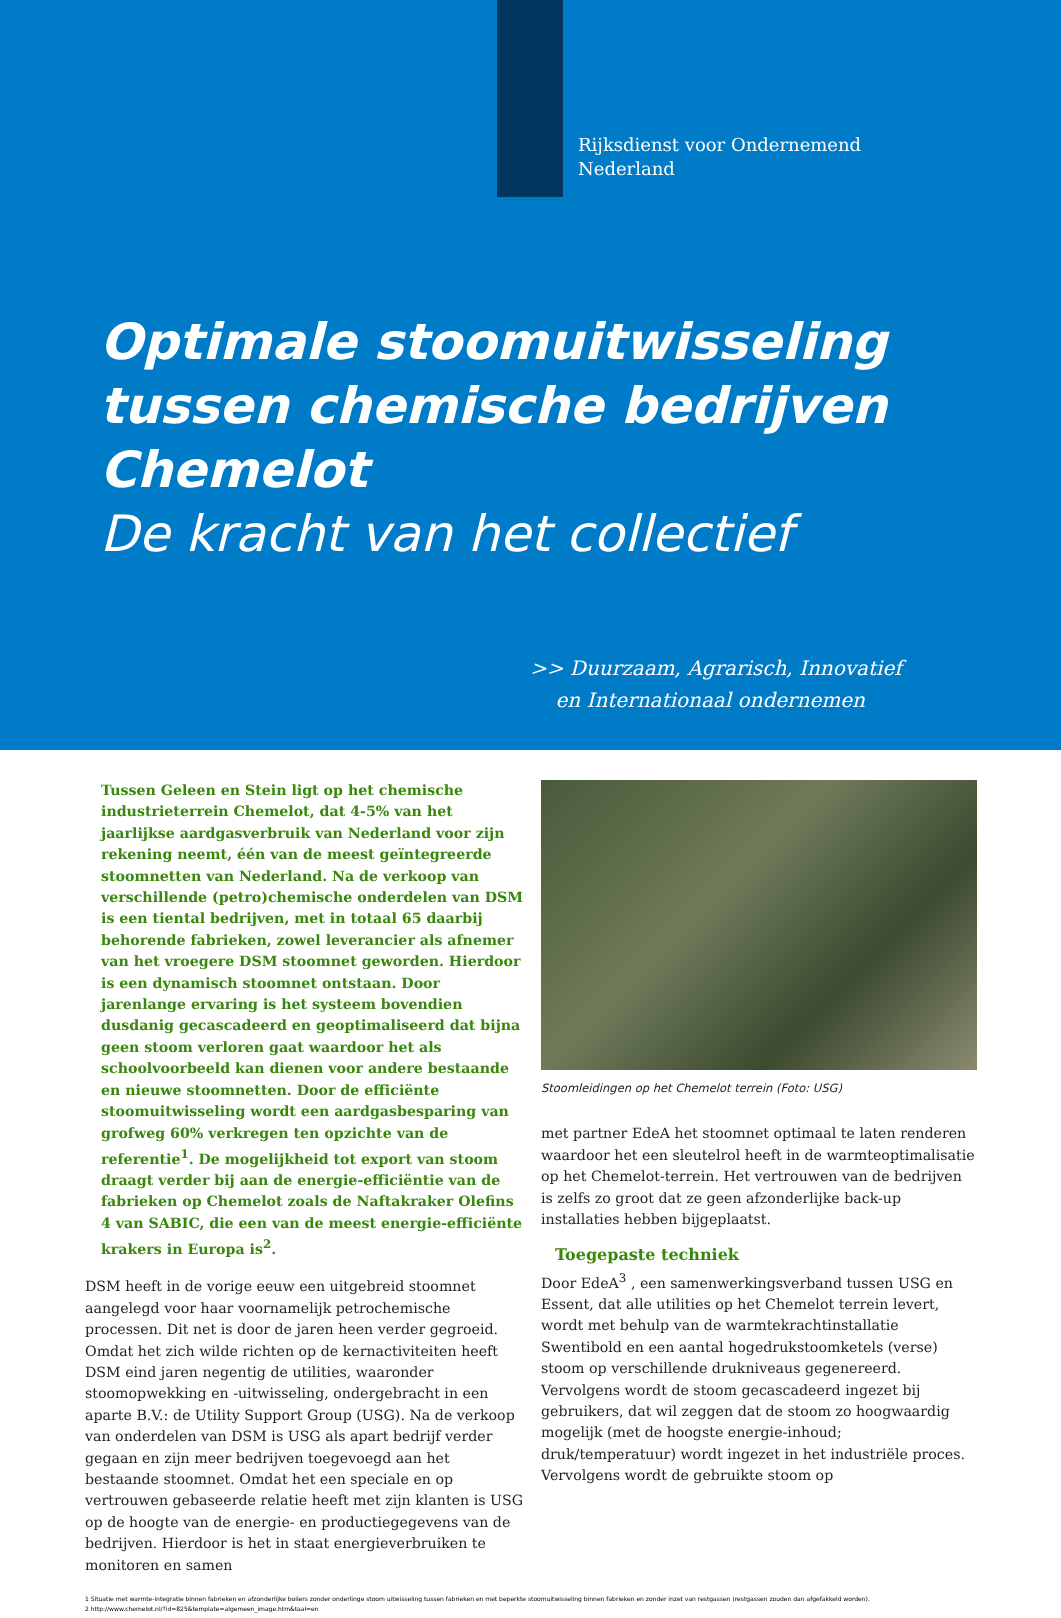Rijksdienst voor Ondernemend
Nederland
Optimale stoomuitwisseling
tussen chemische bedrijven Chemelot
De kracht van het collectief
>> Duurzaam, Agrarisch, Innovatief
en Internationaal ondernemen
Tussen Geleen en Stein ligt op het chemische industrieterrein Chemelot, dat 4-5% van het jaarlijkse aardgasverbruik van Nederland voor zijn rekening neemt, één van de meest geïntegreerde stoomnetten van Nederland. Na de verkoop van verschillende (petro)chemische onderdelen van DSM is een tiental bedrijven, met in totaal 65 daarbij behorende fabrieken, zowel leverancier als afnemer van het vroegere DSM stoomnet geworden. Hierdoor is een dynamisch stoomnet ontstaan. Door jarenlange ervaring is het systeem bovendien dusdanig gecascadeerd en geoptimaliseerd dat bijna geen stoom verloren gaat waardoor het als schoolvoorbeeld kan dienen voor andere bestaande en nieuwe stoomnetten. Door de efficiënte stoomuitwisseling wordt een aardgasbesparing van grofweg 60% verkregen ten opzichte van de referentie<sup>1</sup>. De mogelijkheid tot export van stoom draagt verder bij aan de energie-efficiëntie van de fabrieken op Chemelot zoals de Naftakraker Olefins 4 van SABIC, die een van de meest energie-efficiënte krakers in Europa is<sup>2</sup>.
DSM heeft in de vorige eeuw een uitgebreid stoomnet aangelegd voor haar voornamelijk petrochemische processen. Dit net is door de jaren heen verder gegroeid. Omdat het zich wilde richten op de kernactiviteiten heeft DSM eind jaren negentig de utilities, waaronder stoomopwekking en -uitwisseling, ondergebracht in een aparte B.V.: de Utility Support Group (USG). Na de verkoop van onderdelen van DSM is USG als apart bedrijf verder gegaan en zijn meer bedrijven toegevoegd aan het bestaande stoomnet. Omdat het een speciale en op vertrouwen gebaseerde relatie heeft met zijn klanten is USG op de hoogte van de energie- en productiegegevens van de bedrijven. Hierdoor is het in staat energieverbruiken te monitoren en samen
Stoomleidingen op het Chemelot terrein (Foto: USG)
met partner EdeA het stoomnet optimaal te laten renderen waardoor het een sleutelrol heeft in de warmteoptimalisatie op het Chemelot-terrein. Het vertrouwen van de bedrijven is zelfs zo groot dat ze geen afzonderlijke back-up installaties hebben bijgeplaatst.
Toegepaste techniek
Door EdeA<sup>3</sup> , een samenwerkingsverband tussen USG en Essent, dat alle utilities op het Chemelot terrein levert, wordt met behulp van de warmtekrachtinstallatie Swentibold en een aantal hogedrukstoomketels (verse) stoom op verschillende drukniveaus gegenereerd. Vervolgens wordt de stoom gecascadeerd ingezet bij gebruikers, dat wil zeggen dat de stoom zo hoogwaardig mogelijk (met de hoogste energie-inhoud; druk/temperatuur) wordt ingezet in het industriële proces. Vervolgens wordt de gebruikte stoom op
1 Situatie met warmte-integratie binnen fabrieken en afzonderlijke boilers zonder onderlinge stoom uitwisseling tussen fabrieken en met beperkte stoomuitwisseling binnen fabrieken en zonder inzet van restgassen (restgassen zouden dan afgefakkeld worden).
2 http://www.chemelot.nl/?id=825&template=algemeen_image.htm&taal=en